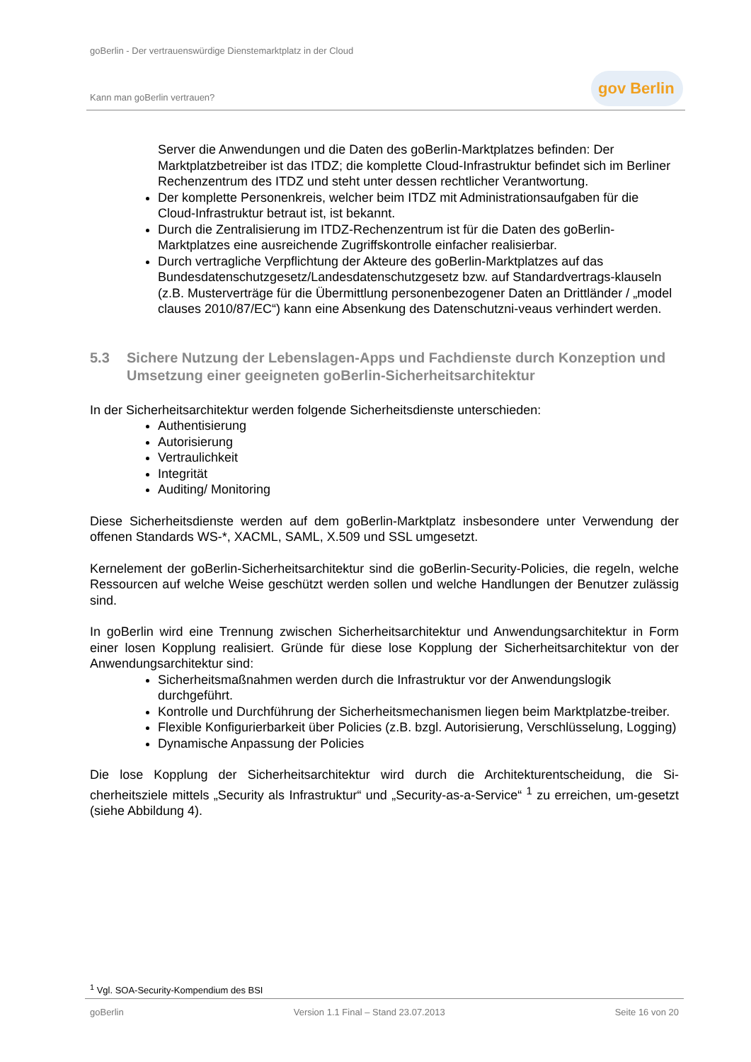goBerlin - Der vertrauenswürdige Dienstemarktplatz in der Cloud
Kann man goBerlin vertrauen?
gov Berlin
Server die Anwendungen und die Daten des goBerlin-Marktplatzes befinden: Der Marktplatzbetreiber ist das ITDZ; die komplette Cloud-Infrastruktur befindet sich im Berliner Rechenzentrum des ITDZ und steht unter dessen rechtlicher Verantwortung.
Der komplette Personenkreis, welcher beim ITDZ mit Administrationsaufgaben für die Cloud-Infrastruktur betraut ist, ist bekannt.
Durch die Zentralisierung im ITDZ-Rechenzentrum ist für die Daten des goBerlin-Marktplatzes eine ausreichende Zugriffskontrolle einfacher realisierbar.
Durch vertragliche Verpflichtung der Akteure des goBerlin-Marktplatzes auf das Bundesdatenschutzgesetz/Landesdatenschutzgesetz bzw. auf Standardvertrags-klauseln (z.B. Musterverträge für die Übermittlung personenbezogener Daten an Drittländer / „model clauses 2010/87/EC“) kann eine Absenkung des Datenschutzni-veaus verhindert werden.
5.3 Sichere Nutzung der Lebenslagen-Apps und Fachdienste durch Konzeption und Umsetzung einer geeigneten goBerlin-Sicherheitsarchitektur
In der Sicherheitsarchitektur werden folgende Sicherheitsdienste unterschieden:
Authentisierung
Autorisierung
Vertraulichkeit
Integrität
Auditing/ Monitoring
Diese Sicherheitsdienste werden auf dem goBerlin-Marktplatz insbesondere unter Verwendung der offenen Standards WS-*, XACML, SAML, X.509 und SSL umgesetzt.
Kernelement der goBerlin-Sicherheitsarchitektur sind die goBerlin-Security-Policies, die regeln, welche Ressourcen auf welche Weise geschützt werden sollen und welche Handlungen der Benutzer zulässig sind.
In goBerlin wird eine Trennung zwischen Sicherheitsarchitektur und Anwendungsarchitektur in Form einer losen Kopplung realisiert. Gründe für diese lose Kopplung der Sicherheitsarchitektur von der Anwendungsarchitektur sind:
Sicherheitsmaßnahmen werden durch die Infrastruktur vor der Anwendungslogik durchgeführt.
Kontrolle und Durchführung der Sicherheitsmechanismen liegen beim Marktplatzbe-treiber.
Flexible Konfigurierbarkeit über Policies (z.B. bzgl. Autorisierung, Verschlüsselung, Logging)
Dynamische Anpassung der Policies
Die lose Kopplung der Sicherheitsarchitektur wird durch die Architekturentscheidung, die Si-cherheitsziele mittels „Security als Infrastruktur“ und „Security-as-a-Service“ <sup>1</sup> zu erreichen, um-gesetzt (siehe Abbildung 4).
<sup>1</sup> Vgl. SOA-Security-Kompendium des BSI
goBerlin Version 1.1 Final – Stand 23.07.2013 Seite 16 von 20